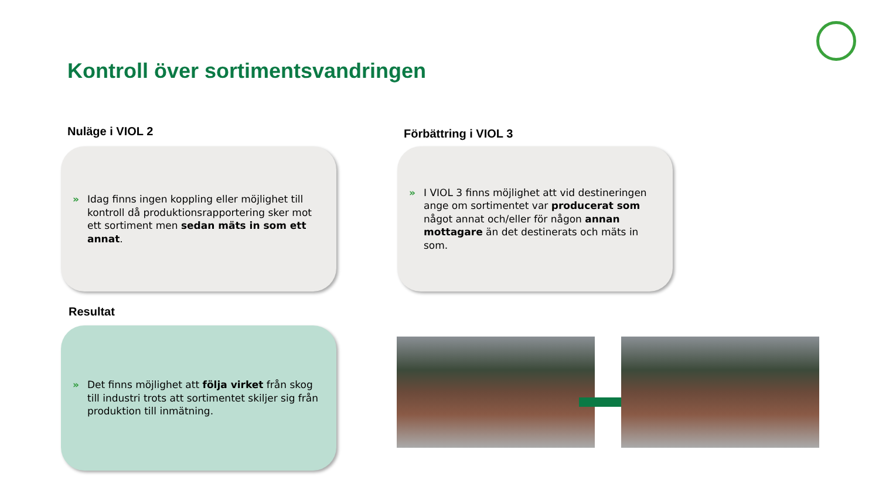Kontroll över sortimentsvandringen
Nuläge i VIOL 2 Förbättring i VIOL 3
» Idag finns ingen koppling eller möjlighet till kontroll då produktionsrapportering sker mot ett sortiment men sedan mäts in som ett annat.
» I VIOL 3 finns möjlighet att vid destineringen ange om sortimentet var producerat som något annat och/eller för någon annan mottagare än det destinerats och mäts in som.
Resultat
» Det finns möjlighet att följa virket från skog till industri trots att sortimentet skiljer sig från produktion till inmätning.